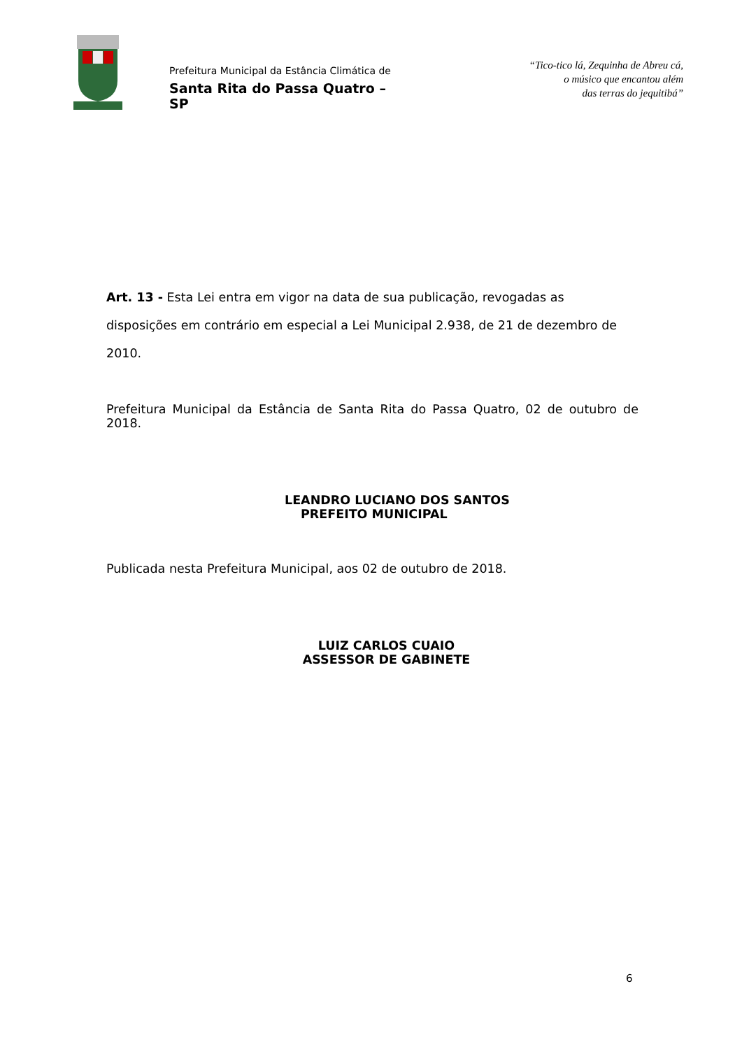Prefeitura Municipal da Estância Climática de
Santa Rita do Passa Quatro – SP
“Tico-tico lá, Zequinha de Abreu cá,
o músico que encantou além
das terras do jequitibá”
Art. 13 - Esta Lei entra em vigor na data de sua publicação, revogadas as disposições em contrário em especial a Lei Municipal 2.938, de 21 de dezembro de 2010.
Prefeitura Municipal da Estância de Santa Rita do Passa Quatro, 02 de outubro de 2018.
LEANDRO LUCIANO DOS SANTOS
PREFEITO MUNICIPAL
Publicada nesta Prefeitura Municipal, aos 02 de outubro de 2018.
LUIZ CARLOS CUAIO
ASSESSOR DE GABINETE
6